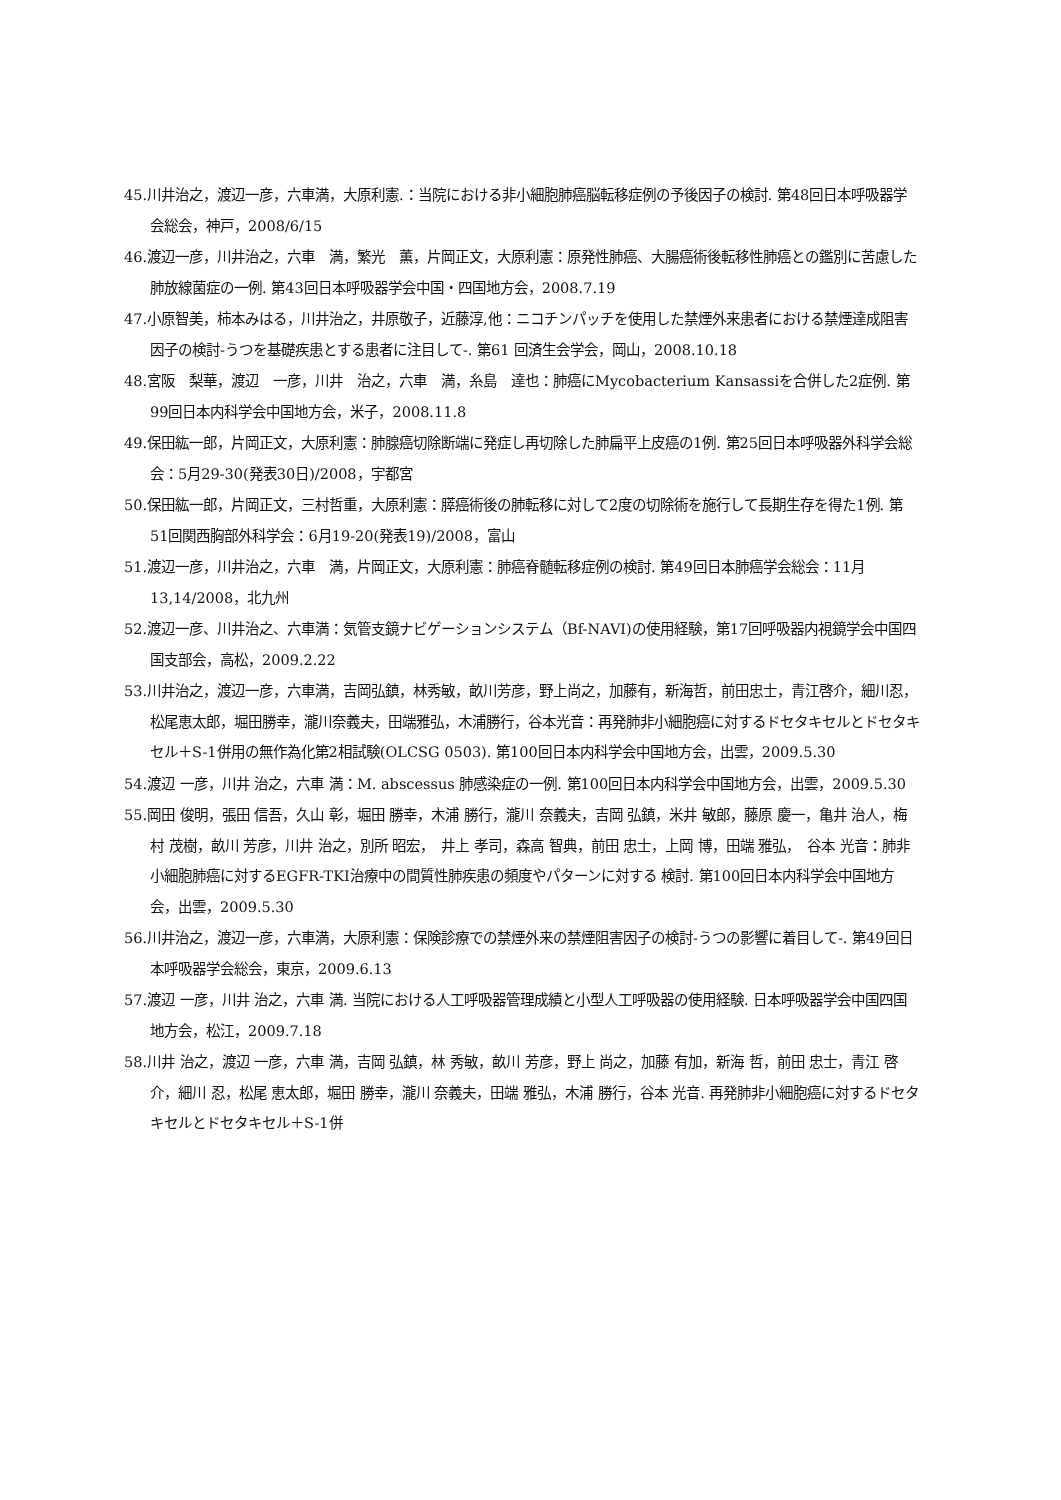45.川井治之，渡辺一彦，六車満，大原利憲.：当院における非小細胞肺癌脳転移症例の予後因子の検討. 第48回日本呼吸器学会総会，神戸，2008/6/15
46.渡辺一彦，川井治之，六車　満，繁光　薫，片岡正文，大原利憲：原発性肺癌、大腸癌術後転移性肺癌との鑑別に苦慮した肺放線菌症の一例. 第43回日本呼吸器学会中国・四国地方会，2008.7.19
47.小原智美，柿本みはる，川井治之，井原敬子，近藤淳,他：ニコチンパッチを使用した禁煙外来患者における禁煙達成阻害因子の検討-うつを基礎疾患とする患者に注目して-. 第61 回済生会学会，岡山，2008.10.18
48.宮阪　梨華，渡辺　一彦，川井　治之，六車　満，糸島　達也：肺癌にMycobacterium Kansassiを合併した2症例. 第99回日本内科学会中国地方会，米子，2008.11.8
49.保田紘一郎，片岡正文，大原利憲：肺腺癌切除断端に発症し再切除した肺扁平上皮癌の1例. 第25回日本呼吸器外科学会総会：5月29-30(発表30日)/2008，宇都宮
50.保田紘一郎，片岡正文，三村哲重，大原利憲：膵癌術後の肺転移に対して2度の切除術を施行して長期生存を得た1例. 第51回関西胸部外科学会：6月19-20(発表19)/2008，富山
51.渡辺一彦，川井治之，六車　満，片岡正文，大原利憲：肺癌脊髄転移症例の検討. 第49回日本肺癌学会総会：11月13,14/2008，北九州
52.渡辺一彦、川井治之、六車満：気管支鏡ナビゲーションシステム（Bf-NAVI)の使用経験，第17回呼吸器内視鏡学会中国四国支部会，高松，2009.2.22
53.川井治之，渡辺一彦，六車満，吉岡弘鎮，林秀敏，畝川芳彦，野上尚之，加藤有，新海哲，前田忠士，青江啓介，細川忍，松尾恵太郎，堀田勝幸，瀧川奈義夫，田端雅弘，木浦勝行，谷本光音：再発肺非小細胞癌に対するドセタキセルとドセタキセル＋S-1併用の無作為化第2相試験(OLCSG 0503). 第100回日本内科学会中国地方会，出雲，2009.5.30
54.渡辺 一彦，川井 治之，六車 満：M. abscessus 肺感染症の一例. 第100回日本内科学会中国地方会，出雲，2009.5.30
55.岡田 俊明，張田 信吾，久山 彰，堀田 勝幸，木浦 勝行，瀧川 奈義夫，吉岡 弘鎮，米井 敏郎，藤原 慶一，亀井 治人，梅村 茂樹，畝川 芳彦，川井 治之，別所 昭宏，　井上 孝司，森高 智典，前田 忠士，上岡 博，田端 雅弘，　谷本 光音：肺非小細胞肺癌に対するEGFR-TKI治療中の間質性肺疾患の頻度やパターンに対する 検討. 第100回日本内科学会中国地方会，出雲，2009.5.30
56.川井治之，渡辺一彦，六車満，大原利憲：保険診療での禁煙外来の禁煙阻害因子の検討-うつの影響に着目して-. 第49回日本呼吸器学会総会，東京，2009.6.13
57.渡辺 一彦，川井 治之，六車 満. 当院における人工呼吸器管理成績と小型人工呼吸器の使用経験. 日本呼吸器学会中国四国地方会，松江，2009.7.18
58.川井 治之，渡辺 一彦，六車 満，吉岡 弘鎮，林 秀敏，畝川 芳彦，野上 尚之，加藤 有加，新海 哲，前田 忠士，青江 啓介，細川 忍，松尾 恵太郎，堀田 勝幸，瀧川 奈義夫，田端 雅弘，木浦 勝行，谷本 光音. 再発肺非小細胞癌に対するドセタキセルとドセタキセル＋S-1併